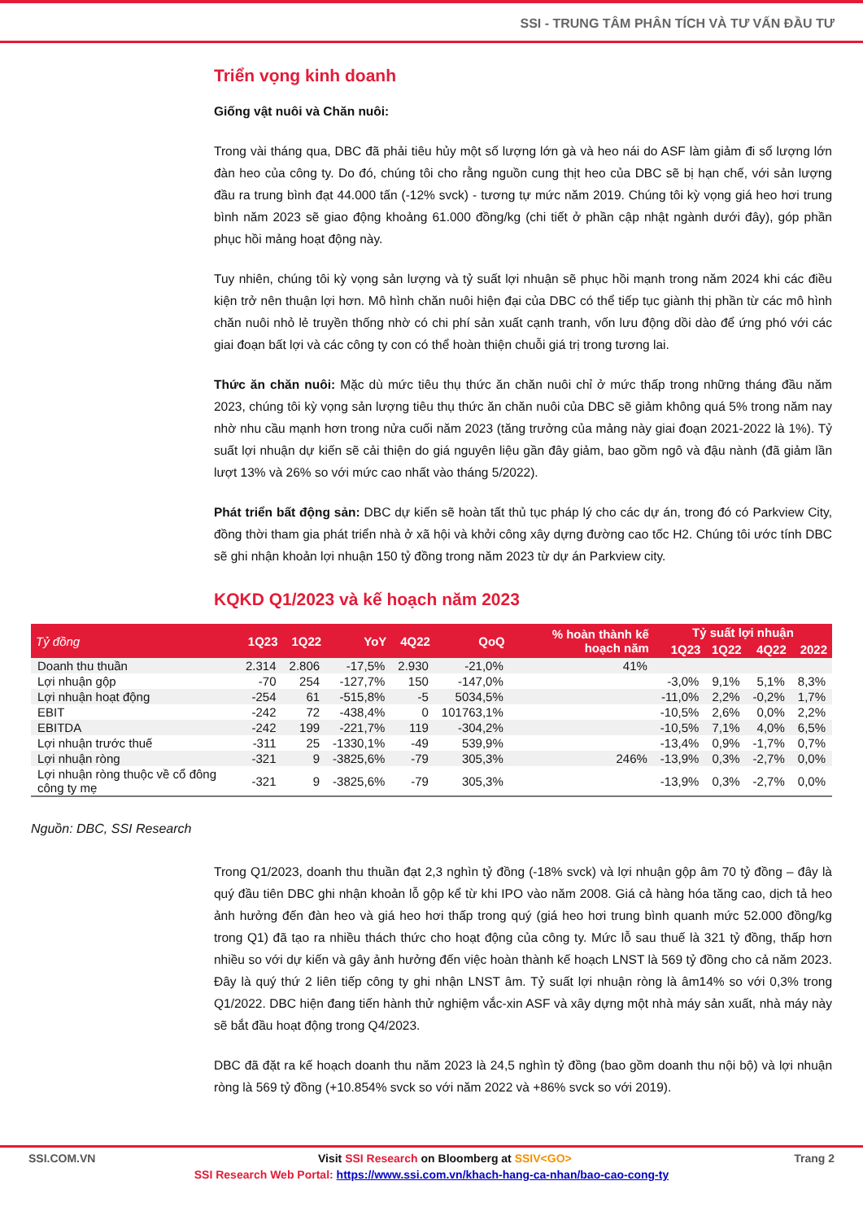SSI - TRUNG TÂM PHÂN TÍCH VÀ TƯ VẤN ĐẦU TƯ
Triển vọng kinh doanh
Giống vật nuôi và Chăn nuôi:
Trong vài tháng qua, DBC đã phải tiêu hủy một số lượng lớn gà và heo nái do ASF làm giảm đi số lượng lớn đàn heo của công ty. Do đó, chúng tôi cho rằng nguồn cung thịt heo của DBC sẽ bị hạn chế, với sản lượng đầu ra trung bình đạt 44.000 tấn (-12% svck) - tương tự mức năm 2019. Chúng tôi kỳ vọng giá heo hơi trung bình năm 2023 sẽ giao động khoảng 61.000 đồng/kg (chi tiết ở phần cập nhật ngành dưới đây), góp phần phục hồi mảng hoạt động này.
Tuy nhiên, chúng tôi kỳ vọng sản lượng và tỷ suất lợi nhuận sẽ phục hồi mạnh trong năm 2024 khi các điều kiện trở nên thuận lợi hơn. Mô hình chăn nuôi hiện đại của DBC có thể tiếp tục giành thị phần từ các mô hình chăn nuôi nhỏ lẻ truyền thống nhờ có chi phí sản xuất cạnh tranh, vốn lưu động dồi dào để ứng phó với các giai đoạn bất lợi và các công ty con có thể hoàn thiện chuỗi giá trị trong tương lai.
Thức ăn chăn nuôi: Mặc dù mức tiêu thụ thức ăn chăn nuôi chỉ ở mức thấp trong những tháng đầu năm 2023, chúng tôi kỳ vọng sản lượng tiêu thụ thức ăn chăn nuôi của DBC sẽ giảm không quá 5% trong năm nay nhờ nhu cầu mạnh hơn trong nửa cuối năm 2023 (tăng trưởng của mảng này giai đoạn 2021-2022 là 1%). Tỷ suất lợi nhuận dự kiến sẽ cải thiện do giá nguyên liệu gần đây giảm, bao gồm ngô và đậu nành (đã giảm lần lượt 13% và 26% so với mức cao nhất vào tháng 5/2022).
Phát triển bất động sản: DBC dự kiến sẽ hoàn tất thủ tục pháp lý cho các dự án, trong đó có Parkview City, đồng thời tham gia phát triển nhà ở xã hội và khởi công xây dựng đường cao tốc H2. Chúng tôi ước tính DBC sẽ ghi nhận khoản lợi nhuận 150 tỷ đồng trong năm 2023 từ dự án Parkview city.
KQKD Q1/2023 và kế hoạch năm 2023
| Tỷ đồng | 1Q23 | 1Q22 | YoY | 4Q22 | QoQ | % hoàn thành kế hoạch năm | Tỷ suất lợi nhuận | | | |
| --- | --- | --- | --- | --- | --- | --- | --- | --- | --- | --- |
| | | | | | | | 1Q23 | 1Q22 | 4Q22 | 2022 |
| Doanh thu thuần | 2.314 | 2.806 | -17,5% | 2.930 | -21,0% | 41% | | | | |
| Lợi nhuận gộp | -70 | 254 | -127,7% | 150 | -147,0% | | -3,0% | 9,1% | 5,1% | 8,3% |
| Lợi nhuận hoạt động | -254 | 61 | -515,8% | -5 | 5034,5% | | -11,0% | 2,2% | -0,2% | 1,7% |
| EBIT | -242 | 72 | -438,4% | 0 | 101763,1% | | -10,5% | 2,6% | 0,0% | 2,2% |
| EBITDA | -242 | 199 | -221,7% | 119 | -304,2% | | -10,5% | 7,1% | 4,0% | 6,5% |
| Lợi nhuận trước thuế | -311 | 25 | -1330,1% | -49 | 539,9% | | -13,4% | 0,9% | -1,7% | 0,7% |
| Lợi nhuận ròng | -321 | 9 | -3825,6% | -79 | 305,3% | 246% | -13,9% | 0,3% | -2,7% | 0,0% |
| Lợi nhuận ròng thuộc về cổ đông công ty mẹ | -321 | 9 | -3825,6% | -79 | 305,3% | | -13,9% | 0,3% | -2,7% | 0,0% |
Nguồn: DBC, SSI Research
Trong Q1/2023, doanh thu thuần đạt 2,3 nghìn tỷ đồng (-18% svck) và lợi nhuận gộp âm 70 tỷ đồng – đây là quý đầu tiên DBC ghi nhận khoản lỗ gộp kể từ khi IPO vào năm 2008. Giá cả hàng hóa tăng cao, dịch tả heo ảnh hưởng đến đàn heo và giá heo hơi thấp trong quý (giá heo hơi trung bình quanh mức 52.000 đồng/kg trong Q1) đã tạo ra nhiều thách thức cho hoạt động của công ty. Mức lỗ sau thuế là 321 tỷ đồng, thấp hơn nhiều so với dự kiến và gây ảnh hưởng đến việc hoàn thành kế hoạch LNST là 569 tỷ đồng cho cả năm 2023. Đây là quý thứ 2 liên tiếp công ty ghi nhận LNST âm. Tỷ suất lợi nhuận ròng là âm14% so với 0,3% trong Q1/2022. DBC hiện đang tiến hành thử nghiệm vắc-xin ASF và xây dựng một nhà máy sản xuất, nhà máy này sẽ bắt đầu hoạt động trong Q4/2023.
DBC đã đặt ra kế hoạch doanh thu năm 2023 là 24,5 nghìn tỷ đồng (bao gồm doanh thu nội bộ) và lợi nhuận ròng là 569 tỷ đồng (+10.854% svck so với năm 2022 và +86% svck so với 2019).
SSI.COM.VN Visit SSI Research on Bloomberg at SSIV<GO> Trang 2
SSI Research Web Portal: https://www.ssi.com.vn/khach-hang-ca-nhan/bao-cao-cong-ty